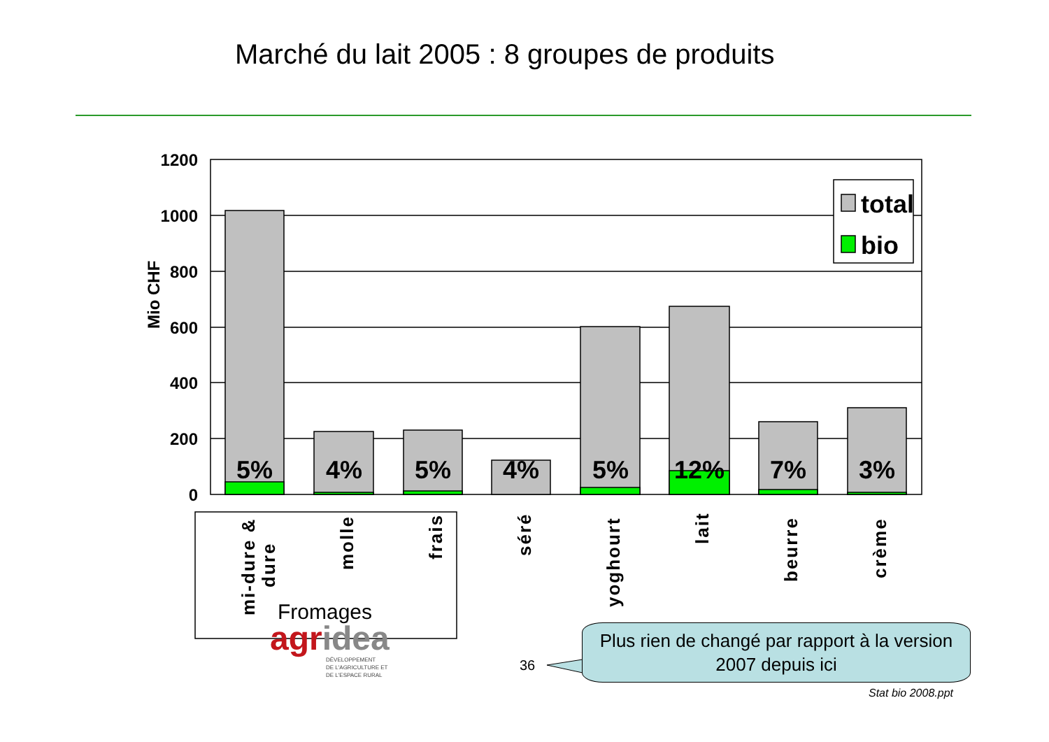Marché du lait 2005 : 8 groupes de produits
1200
1000
800
600
400
200
0
Mio CHF
total
bio
5%
4%
5%
4%
5%
12%
7%
3%
mi-dure &
dure
molle
frais
séré
yoghourt
lait
beurre
crème
Fromages
agridea
DÉVELOPPEMENT
DE L'AGRICULTURE ET
DE L'ESPACE RURAL
36
Plus rien de changé par rapport à la version 2007 depuis ici
Stat bio 2008.ppt